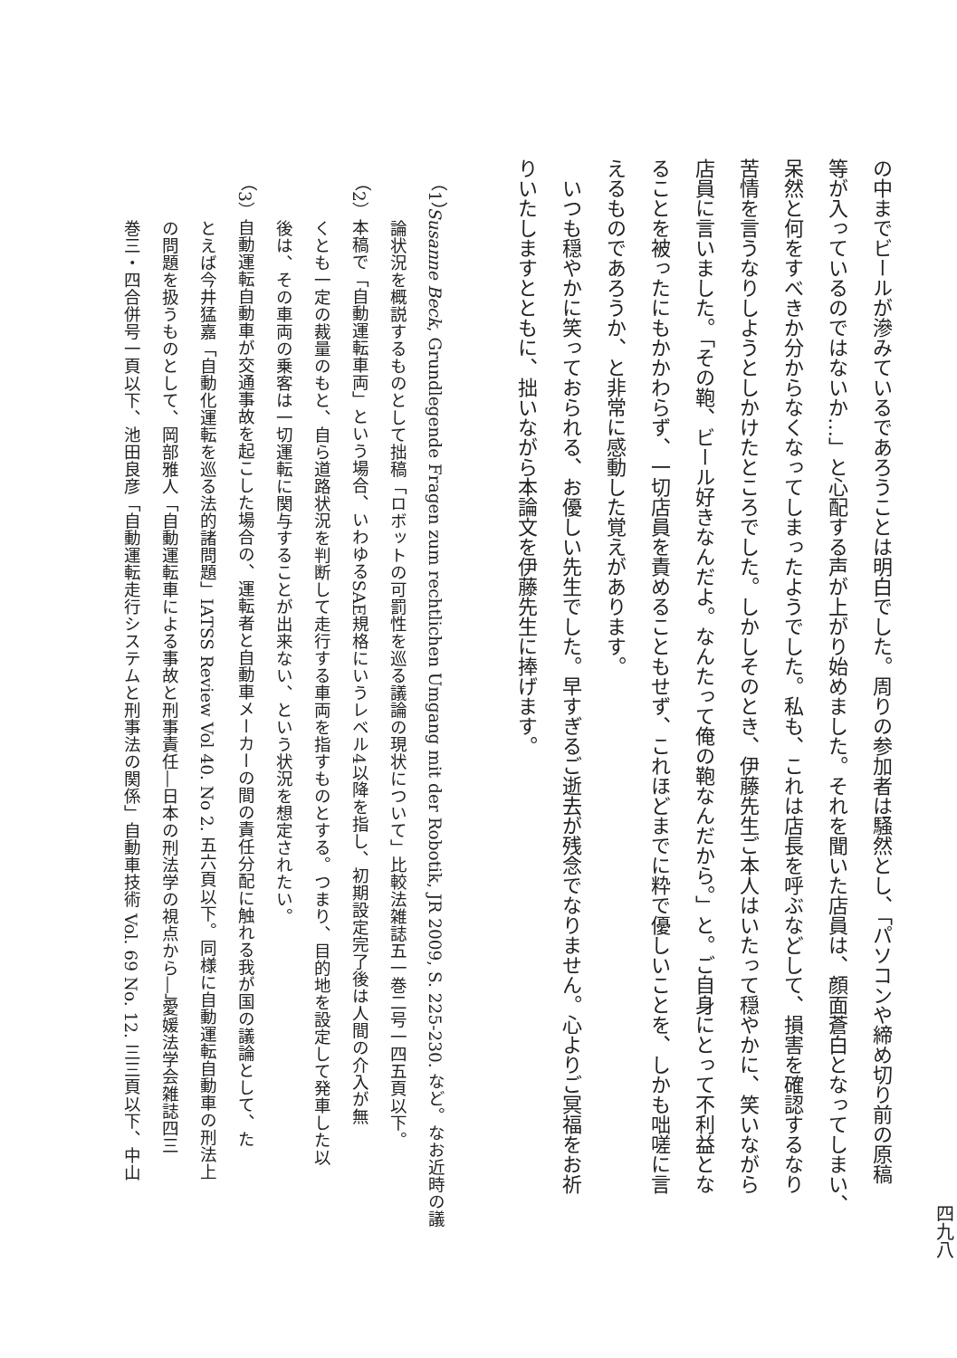四九八
の中までビールが滲みているであろうことは明白でした。周りの参加者は騒然とし、「パソコンや締め切り前の原稿
等が入っているのではないか…」と心配する声が上がり始めました。それを聞いた店員は、顔面蒼白となってしまい、
呆然と何をすべきか分からなくなってしまったようでした。私も、これは店長を呼ぶなどして、損害を確認するなり
苦情を言うなりしようとしかけたところでした。しかしそのとき、伊藤先生ご本人はいたって穏やかに、笑いながら
店員に言いました。「その鞄、ビール好きなんだよ。なんたって俺の鞄なんだから。」と。ご自身にとって不利益とな
ることを被ったにもかかわらず、一切店員を責めることもせず、これほどまでに粋で優しいことを、しかも咄嗟に言
えるものであろうか、と非常に感動した覚えがあります。
　いつも穏やかに笑っておられる、お優しい先生でした。早すぎるご逝去が残念でなりません。心よりご冥福をお祈
りいたしますとともに、拙いながら本論文を伊藤先生に捧げます。
（1）Susanne Beck, Grundlegende Fragen zum rechtlichen Umgang mit der Robotik, JR 2009, S. 225-230. など。なお近時の議
　　論状況を概説するものとして拙稿「ロボットの可罰性を巡る議論の現状について」比較法雑誌五一巻二号一四五頁以下。
（2）本稿で「自動運転車両」という場合、いわゆるSAE規格にいうレベル4以降を指し、初期設定完了後は人間の介入が無
　　くとも一定の裁量のもと、自ら道路状況を判断して走行する車両を指すものとする。つまり、目的地を設定して発車した以
　　後は、その車両の乗客は一切運転に関与することが出来ない、という状況を想定されたい。
（3）自動運転自動車が交通事故を起こした場合の、運転者と自動車メーカーの間の責任分配に触れる我が国の議論として、た
　　とえば今井猛嘉「自動化運転を巡る法的諸問題」IATSS Review Vol 40. No 2. 五六頁以下。同様に自動運転自動車の刑法上
　　の問題を扱うものとして、岡部雅人「自動運転車による事故と刑事責任―日本の刑法学の視点から―」愛媛法学会雑誌四三
　　巻三・四合併号一頁以下、池田良彦「自動運転走行システムと刑事法の関係」自動車技術 Vol. 69 No. 12. 三三頁以下、中山